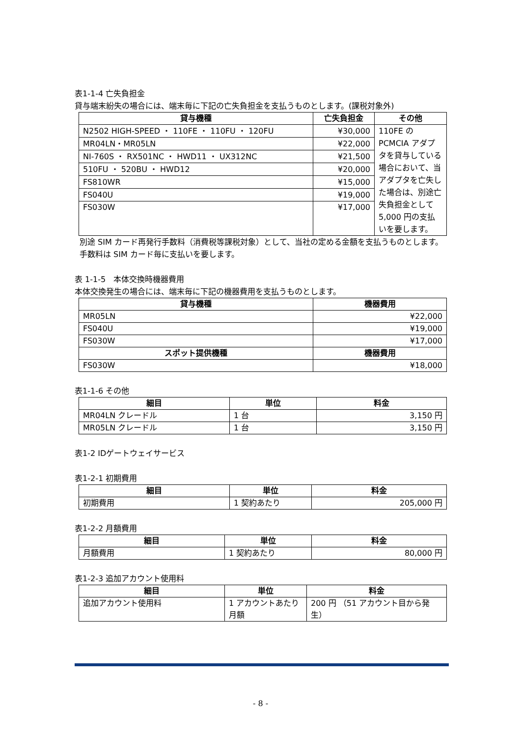表1-1-4 亡失負担金
貸与端末紛失の場合には、端末毎に下記の亡失負担金を支払うものとします。(課税対象外)
| 貸与機種 | 亡失負担金 | その他 |
| --- | --- | --- |
| N2502 HIGH-SPEED ・ 110FE ・ 110FU ・ 120FU | ¥30,000 | 110FE の PCMCIA アダプタを貸与している場合において、当アダプタを亡失した場合は、別途亡失負担金として 5,000 円の支払いを要します。 |
| MR04LN・MR05LN | ¥22,000 | |
| NI-760S ・ RX501NC ・ HWD11 ・ UX312NC | ¥21,500 | |
| 510FU ・ 520BU ・ HWD12 | ¥20,000 | |
| FS810WR | ¥15,000 | |
| FS040U | ¥19,000 | |
| FS030W | ¥17,000 | |
別途 SIM カード再発行手数料（消費税等課税対象）として、当社の定める金額を支払うものとします。手数料は SIM カード毎に支払いを要します。
表 1-1-5　本体交換時機器費用
本体交換発生の場合には、端末毎に下記の機器費用を支払うものとします。
| 貸与機種 | 機器費用 |
| --- | --- |
| MR05LN | ¥22,000 |
| FS040U | ¥19,000 |
| FS030W | ¥17,000 |
| スポット提供機種 | 機器費用 |
| FS030W | ¥18,000 |
表1-1-6 その他
| 細目 | 単位 | 料金 |
| --- | --- | --- |
| MR04LN クレードル | 1 台 | 3,150 円 |
| MR05LN クレードル | 1 台 | 3,150 円 |
表1-2 IDゲートウェイサービス
表1-2-1 初期費用
| 細目 | 単位 | 料金 |
| --- | --- | --- |
| 初期費用 | 1 契約あたり | 205,000 円 |
表1-2-2 月額費用
| 細目 | 単位 | 料金 |
| --- | --- | --- |
| 月額費用 | 1 契約あたり | 80,000 円 |
表1-2-3 追加アカウント使用料
| 細目 | 単位 | 料金 |
| --- | --- | --- |
| 追加アカウント使用料 | 1 アカウントあたり月額 | 200 円 （51 アカウント目から発生） |
- 8 -